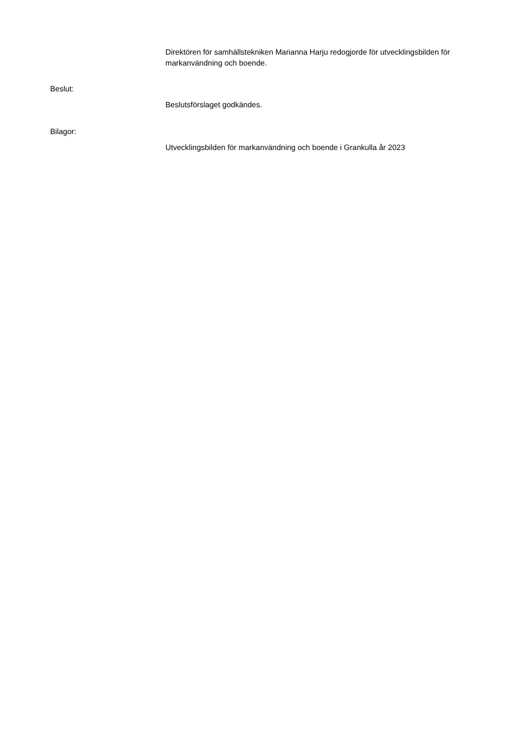Direktören för samhällstekniken Marianna Harju redogjorde för utvecklingsbilden för markanvändning och boende.
Beslut:
Beslutsförslaget godkändes.
Bilagor:
Utvecklingsbilden för markanvändning och boende i Grankulla år 2023